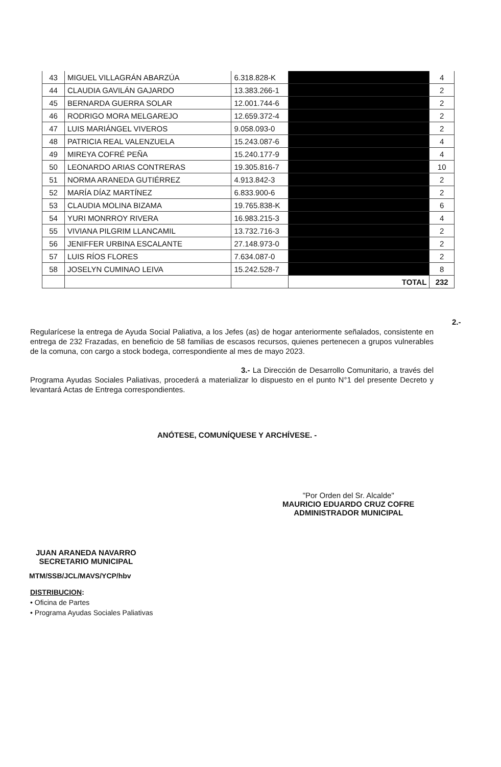| 43 | MIGUEL VILLAGRÁN ABARZÚA | 6.318.828-K | | 4 |
| 44 | CLAUDIA GAVILÁN GAJARDO | 13.383.266-1 | | 2 |
| 45 | BERNARDA GUERRA SOLAR | 12.001.744-6 | | 2 |
| 46 | RODRIGO MORA MELGAREJO | 12.659.372-4 | | 2 |
| 47 | LUIS MARIÁNGEL VIVEROS | 9.058.093-0 | | 2 |
| 48 | PATRICIA REAL VALENZUELA | 15.243.087-6 | | 4 |
| 49 | MIREYA COFRÉ PEÑA | 15.240.177-9 | | 4 |
| 50 | LEONARDO ARIAS CONTRERAS | 19.305.816-7 | | 10 |
| 51 | NORMA ARANEDA GUTIÉRREZ | 4.913.842-3 | | 2 |
| 52 | MARÍA DÍAZ MARTÍNEZ | 6.833.900-6 | | 2 |
| 53 | CLAUDIA MOLINA BIZAMA | 19.765.838-K | | 6 |
| 54 | YURI MONRROY RIVERA | 16.983.215-3 | | 4 |
| 55 | VIVIANA PILGRIM LLANCAMIL | 13.732.716-3 | | 2 |
| 56 | JENIFFER URBINA ESCALANTE | 27.148.973-0 | | 2 |
| 57 | LUIS RÍOS FLORES | 7.634.087-0 | | 2 |
| 58 | JOSELYN CUMINAO LEIVA | 15.242.528-7 | | 8 |
| | | | TOTAL | 232 |
2.- Regularícese la entrega de Ayuda Social Paliativa, a los Jefes (as) de hogar anteriormente señalados, consistente en entrega de 232 Frazadas, en beneficio de 58 familias de escasos recursos, quienes pertenecen a grupos vulnerables de la comuna, con cargo a stock bodega, correspondiente al mes de mayo 2023.
3.- La Dirección de Desarrollo Comunitario, a través del Programa Ayudas Sociales Paliativas, procederá a materializar lo dispuesto en el punto N°1 del presente Decreto y levantará Actas de Entrega correspondientes.
ANÓTESE, COMUNÍQUESE Y ARCHÍVESE. -
"Por Orden del Sr. Alcalde"
MAURICIO EDUARDO CRUZ COFRE
ADMINISTRADOR MUNICIPAL
JUAN ARANEDA NAVARRO
SECRETARIO MUNICIPAL
MTM/SSB/JCL/MAVS/YCP/hbv
DISTRIBUCION:
• Oficina de Partes
• Programa Ayudas Sociales Paliativas